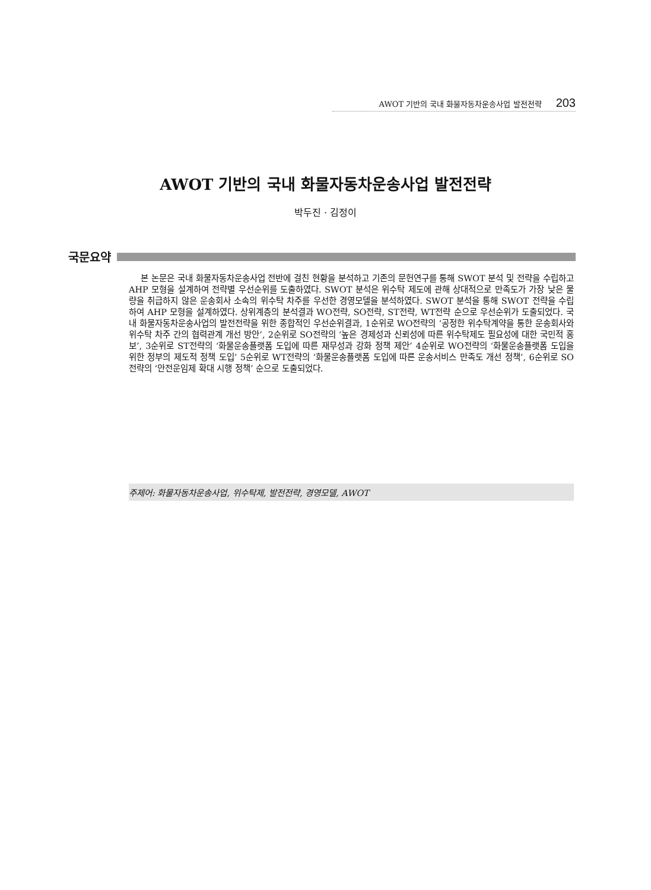AWOT 기반의 국내 화물자동차운송사업 발전전략 203
AWOT 기반의 국내 화물자동차운송사업 발전전략
박두진 · 김정이
국문요약
본 논문은 국내 화물자동차운송사업 전반에 걸친 현황을 분석하고 기존의 문헌연구를 통해 SWOT 분석 및 전략을 수립하고 AHP 모형을 설계하여 전략별 우선순위를 도출하였다. SWOT 분석은 위수탁 제도에 관해 상대적으로 만족도가 가장 낮은 물량을 취급하지 않은 운송회사 소속의 위수탁 차주를 우선한 경영모델을 분석하였다. SWOT 분석을 통해 SWOT 전략을 수립하여 AHP 모형을 설계하였다. 상위계층의 분석결과 WO전략, SO전략, ST전략, WT전략 순으로 우선순위가 도출되었다. 국내 화물자동차운송사업의 발전전략을 위한 종합적인 우선순위결과, 1순위로 WO전략의 ‘공정한 위수탁계약을 통한 운송회사와 위수탁 차주 간의 협력관계 개선 방안’, 2순위로 SO전략의 ‘높은 경제성과 신뢰성에 따른 위수탁제도 필요성에 대한 국민적 홍보’, 3순위로 ST전략의 ‘화물운송플랫폼 도입에 따른 재무성과 강화 정책 제안’ 4순위로 WO전략의 ‘화물운송플랫폼 도입을 위한 정부의 제도적 정책 도입’ 5순위로 WT전략의 ‘화물운송플랫폼 도입에 따른 운송서비스 만족도 개선 정책’, 6순위로 SO전략의 ‘안전운임제 확대 시행 정책’ 순으로 도출되었다.
주제어: 화물자동차운송사업, 위수탁제, 발전전략, 경영모델, AWOT